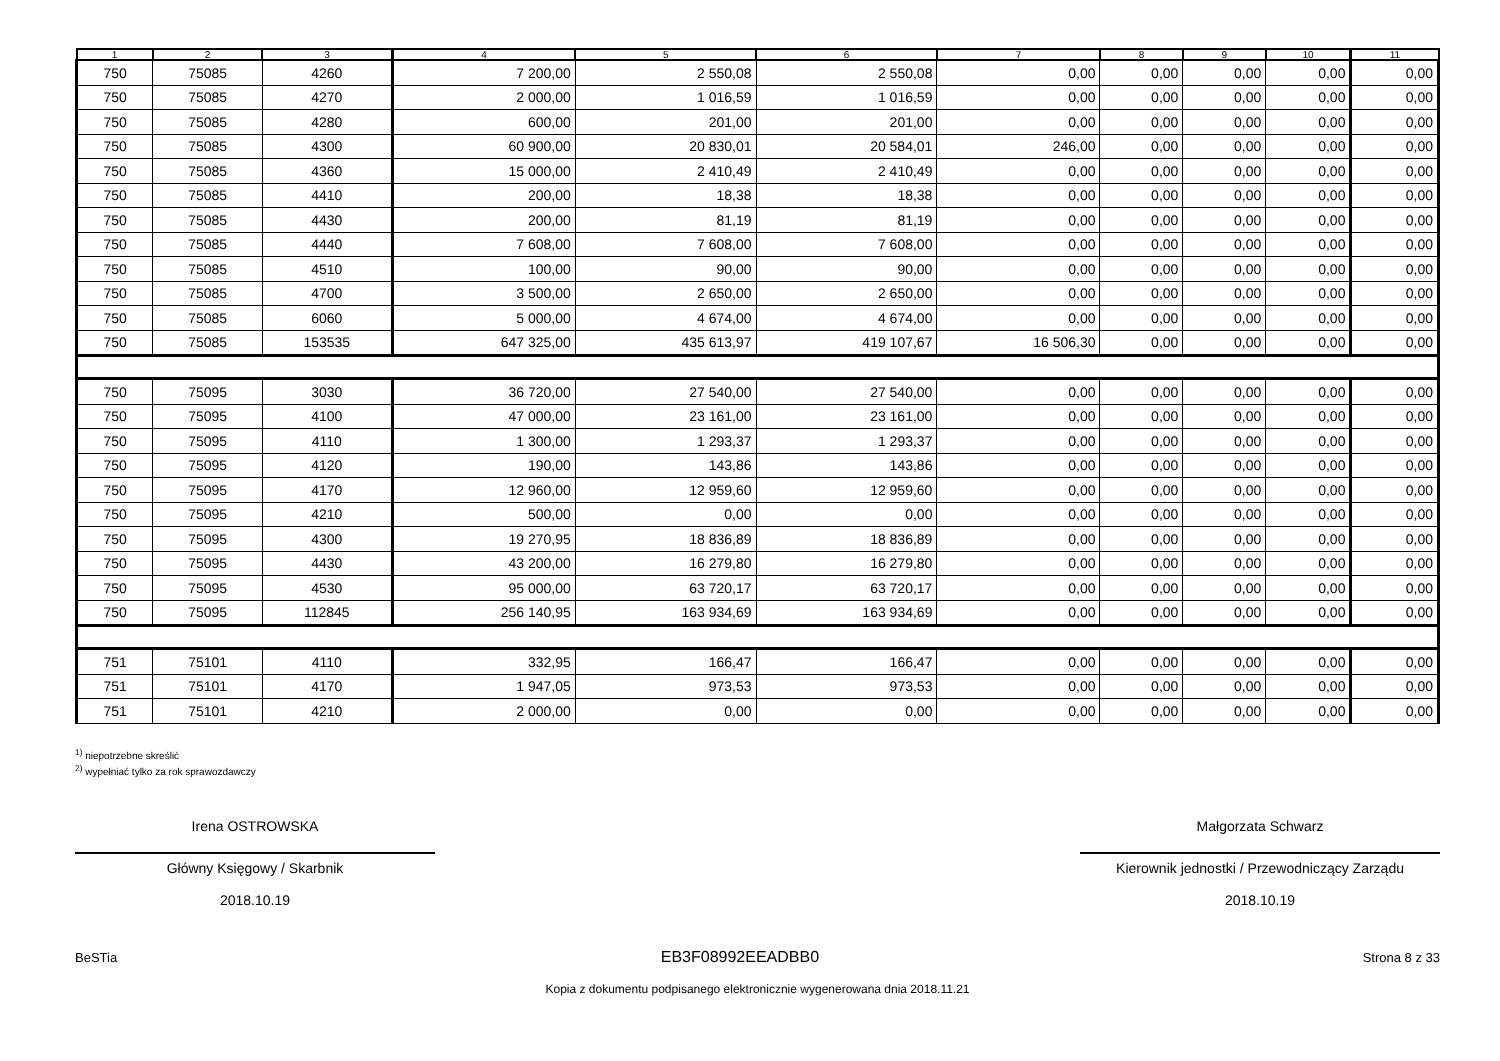| 1 | 2 | 3 | 4 | 5 | 6 | 7 | 8 | 9 | 10 | 11 |
| --- | --- | --- | --- | --- | --- | --- | --- | --- | --- | --- |
| 750 | 75085 | 4260 | 7 200,00 | 2 550,08 | 2 550,08 | 0,00 | 0,00 | 0,00 | 0,00 | 0,00 |
| 750 | 75085 | 4270 | 2 000,00 | 1 016,59 | 1 016,59 | 0,00 | 0,00 | 0,00 | 0,00 | 0,00 |
| 750 | 75085 | 4280 | 600,00 | 201,00 | 201,00 | 0,00 | 0,00 | 0,00 | 0,00 | 0,00 |
| 750 | 75085 | 4300 | 60 900,00 | 20 830,01 | 20 584,01 | 246,00 | 0,00 | 0,00 | 0,00 | 0,00 |
| 750 | 75085 | 4360 | 15 000,00 | 2 410,49 | 2 410,49 | 0,00 | 0,00 | 0,00 | 0,00 | 0,00 |
| 750 | 75085 | 4410 | 200,00 | 18,38 | 18,38 | 0,00 | 0,00 | 0,00 | 0,00 | 0,00 |
| 750 | 75085 | 4430 | 200,00 | 81,19 | 81,19 | 0,00 | 0,00 | 0,00 | 0,00 | 0,00 |
| 750 | 75085 | 4440 | 7 608,00 | 7 608,00 | 7 608,00 | 0,00 | 0,00 | 0,00 | 0,00 | 0,00 |
| 750 | 75085 | 4510 | 100,00 | 90,00 | 90,00 | 0,00 | 0,00 | 0,00 | 0,00 | 0,00 |
| 750 | 75085 | 4700 | 3 500,00 | 2 650,00 | 2 650,00 | 0,00 | 0,00 | 0,00 | 0,00 | 0,00 |
| 750 | 75085 | 6060 | 5 000,00 | 4 674,00 | 4 674,00 | 0,00 | 0,00 | 0,00 | 0,00 | 0,00 |
| 750 | 75085 | 153535 | 647 325,00 | 435 613,97 | 419 107,67 | 16 506,30 | 0,00 | 0,00 | 0,00 | 0,00 |
| 750 | 75095 | 3030 | 36 720,00 | 27 540,00 | 27 540,00 | 0,00 | 0,00 | 0,00 | 0,00 | 0,00 |
| 750 | 75095 | 4100 | 47 000,00 | 23 161,00 | 23 161,00 | 0,00 | 0,00 | 0,00 | 0,00 | 0,00 |
| 750 | 75095 | 4110 | 1 300,00 | 1 293,37 | 1 293,37 | 0,00 | 0,00 | 0,00 | 0,00 | 0,00 |
| 750 | 75095 | 4120 | 190,00 | 143,86 | 143,86 | 0,00 | 0,00 | 0,00 | 0,00 | 0,00 |
| 750 | 75095 | 4170 | 12 960,00 | 12 959,60 | 12 959,60 | 0,00 | 0,00 | 0,00 | 0,00 | 0,00 |
| 750 | 75095 | 4210 | 500,00 | 0,00 | 0,00 | 0,00 | 0,00 | 0,00 | 0,00 | 0,00 |
| 750 | 75095 | 4300 | 19 270,95 | 18 836,89 | 18 836,89 | 0,00 | 0,00 | 0,00 | 0,00 | 0,00 |
| 750 | 75095 | 4430 | 43 200,00 | 16 279,80 | 16 279,80 | 0,00 | 0,00 | 0,00 | 0,00 | 0,00 |
| 750 | 75095 | 4530 | 95 000,00 | 63 720,17 | 63 720,17 | 0,00 | 0,00 | 0,00 | 0,00 | 0,00 |
| 750 | 75095 | 112845 | 256 140,95 | 163 934,69 | 163 934,69 | 0,00 | 0,00 | 0,00 | 0,00 | 0,00 |
| 751 | 75101 | 4110 | 332,95 | 166,47 | 166,47 | 0,00 | 0,00 | 0,00 | 0,00 | 0,00 |
| 751 | 75101 | 4170 | 1 947,05 | 973,53 | 973,53 | 0,00 | 0,00 | 0,00 | 0,00 | 0,00 |
| 751 | 75101 | 4210 | 2 000,00 | 0,00 | 0,00 | 0,00 | 0,00 | 0,00 | 0,00 | 0,00 |
<sup>1)</sup> niepotrzebne skreślić
<sup>2)</sup> wypełniać tylko za rok sprawozdawczy
Irena OSTROWSKA
Główny Księgowy / Skarbnik
2018.10.19
Małgorzata Schwarz
Kierownik jednostki / Przewodniczący Zarządu
2018.10.19
BeSTia EB3F08992EEADBB0 Strona 8 z 33
Kopia z dokumentu podpisanego elektronicznie wygenerowana dnia 2018.11.21